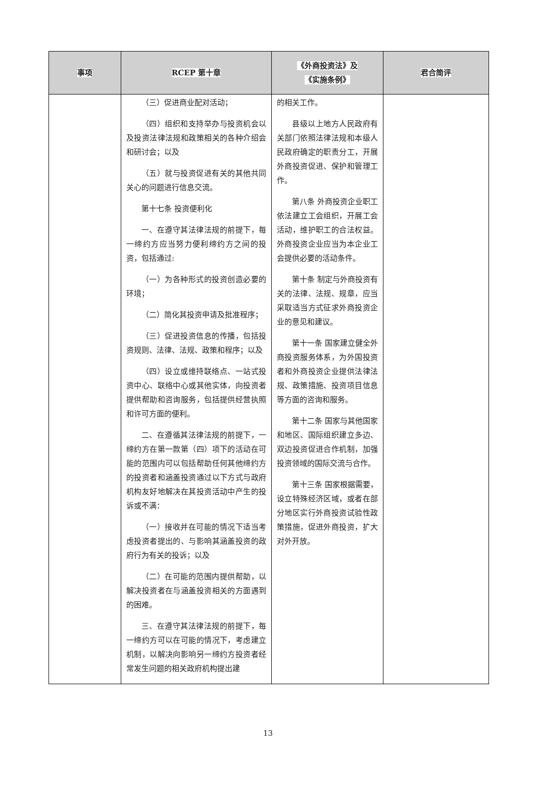| 事项 | RCEP 第十章 | 《外商投资法》及 《实施条例》 | 君合简评 |
| --- | --- | --- | --- |
| | （三）促进商业配对活动； （四）组织和支持举办与投资机会以及投资法律法规和政策相关的各种介绍会和研讨会；以及 （五）就与投资促进有关的其他共同关心的问题进行信息交流。 第十七条 投资便利化 一、在遵守其法律法规的前提下，每一缔约方应当努力便利缔约方之间的投资，包括通过: （一）为各种形式的投资创造必要的环境； （二）简化其投资申请及批准程序； （三）促进投资信息的传播，包括投资规则、法律、法规、政策和程序；以及 （四）设立或维持联络点、一站式投资中心、联络中心或其他实体，向投资者提供帮助和咨询服务，包括提供经营执照和许可方面的便利。 二、在遵循其法律法规的前提下，一缔约方在第一款第（四）项下的活动在可能的范围内可以包括帮助任何其他缔约方的投资者和涵盖投资通过以下方式与政府机构友好地解决在其投资活动中产生的投诉或不满： （一）接收并在可能的情况下适当考虑投资者提出的、与影响其涵盖投资的政府行为有关的投诉；以及 （二）在可能的范围内提供帮助，以解决投资者在与涵盖投资相关的方面遇到的困难。 三、在遵守其法律法规的前提下，每一缔约方可以在可能的情况下，考虑建立机制，以解决向影响另一缔约方投资者经常发生问题的相关政府机构提出建 | 的相关工作。 县级以上地方人民政府有关部门依照法律法规和本级人民政府确定的职责分工，开展外商投资促进、保护和管理工作。 第八条 外商投资企业职工依法建立工会组织，开展工会活动，维护职工的合法权益。外商投资企业应当为本企业工会提供必要的活动条件。 第十条 制定与外商投资有关的法律、法规、规章，应当采取适当方式征求外商投资企业的意见和建议。 第十一条 国家建立健全外商投资服务体系，为外国投资者和外商投资企业提供法律法规、政策措施、投资项目信息等方面的咨询和服务。 第十二条 国家与其他国家和地区、国际组织建立多边、双边投资促进合作机制，加强投资领域的国际交流与合作。 第十三条 国家根据需要，设立特殊经济区域，或者在部分地区实行外商投资试验性政策措施，促进外商投资，扩大对外开放。 | |
13